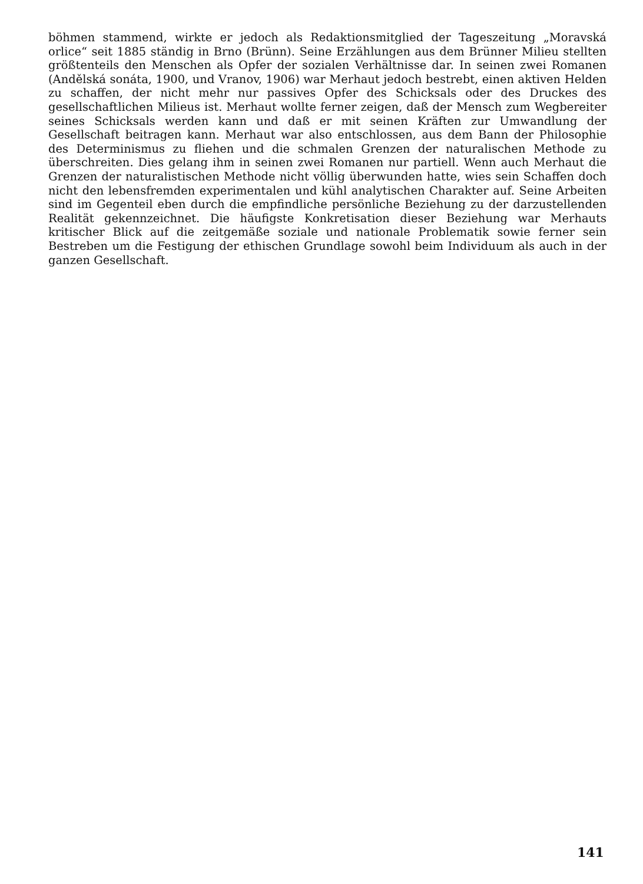böhmen stammend, wirkte er jedoch als Redaktionsmitglied der Tageszeitung „Moravská orlice“ seit 1885 ständig in Brno (Brünn). Seine Erzählungen aus dem Brünner Milieu stellten größtenteils den Menschen als Opfer der sozialen Verhältnisse dar. In seinen zwei Romanen (Andělská sonáta, 1900, und Vranov, 1906) war Merhaut jedoch bestrebt, einen aktiven Helden zu schaffen, der nicht mehr nur passives Opfer des Schicksals oder des Druckes des gesellschaftlichen Milieus ist. Merhaut wollte ferner zeigen, daß der Mensch zum Wegbereiter seines Schicksals werden kann und daß er mit seinen Kräften zur Umwandlung der Gesellschaft beitragen kann. Merhaut war also entschlossen, aus dem Bann der Philosophie des Determinismus zu fliehen und die schmalen Grenzen der naturalischen Methode zu überschreiten. Dies gelang ihm in seinen zwei Romanen nur partiell. Wenn auch Merhaut die Grenzen der naturalistischen Methode nicht völlig überwunden hatte, wies sein Schaffen doch nicht den lebensfremden experimentalen und kühl analytischen Charakter auf. Seine Arbeiten sind im Gegenteil eben durch die empfindliche persönliche Beziehung zu der darzustellenden Realität gekennzeichnet. Die häufigste Konkretisation dieser Beziehung war Merhauts kritischer Blick auf die zeitgemäße soziale und nationale Problematik sowie ferner sein Bestreben um die Festigung der ethischen Grundlage sowohl beim Individuum als auch in der ganzen Gesellschaft.
141